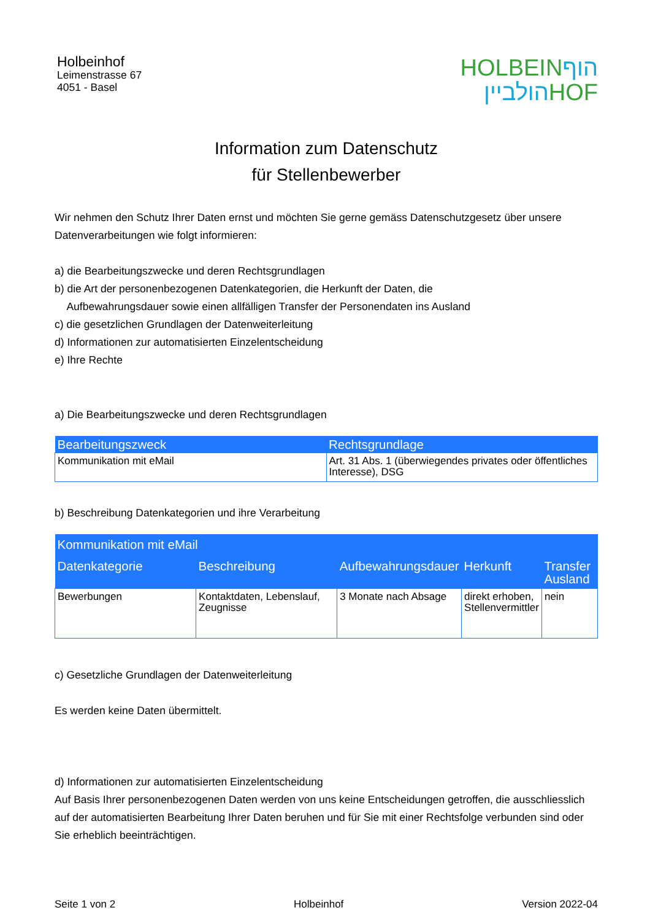Holbeinhof
Leimenstrasse 67
4051 - Basel
HOLBEIN הוף
הולביין HOF
Information zum Datenschutz
für Stellenbewerber
Wir nehmen den Schutz Ihrer Daten ernst und möchten Sie gerne gemäss Datenschutzgesetz über unsere Datenverarbeitungen wie folgt informieren:
a) die Bearbeitungszwecke und deren Rechtsgrundlagen
b) die Art der personenbezogenen Datenkategorien, die Herkunft der Daten, die
Aufbewahrungsdauer sowie einen allfälligen Transfer der Personendaten ins Ausland
c) die gesetzlichen Grundlagen der Datenweiterleitung
d) Informationen zur automatisierten Einzelentscheidung
e) Ihre Rechte
a) Die Bearbeitungszwecke und deren Rechtsgrundlagen
| Bearbeitungszweck | Rechtsgrundlage |
| --- | --- |
| Kommunikation mit eMail | Art. 31 Abs. 1 (überwiegendes privates oder öffentliches Interesse), DSG |
b) Beschreibung Datenkategorien und ihre Verarbeitung
| Kommunikation mit eMail | | | | |
| --- | --- | --- | --- | --- |
| Datenkategorie | Beschreibung | Aufbewahrungsdauer | Herkunft | Transfer Ausland |
| Bewerbungen | Kontaktdaten, Lebenslauf, Zeugnisse | 3 Monate nach Absage | direkt erhoben, Stellenvermittler | nein |
c) Gesetzliche Grundlagen der Datenweiterleitung
Es werden keine Daten übermittelt.
d) Informationen zur automatisierten Einzelentscheidung
Auf Basis Ihrer personenbezogenen Daten werden von uns keine Entscheidungen getroffen, die ausschliesslich auf der automatisierten Bearbeitung Ihrer Daten beruhen und für Sie mit einer Rechtsfolge verbunden sind oder Sie erheblich beeinträchtigen.
Seite 1 von 2 Holbeinhof Version 2022-04